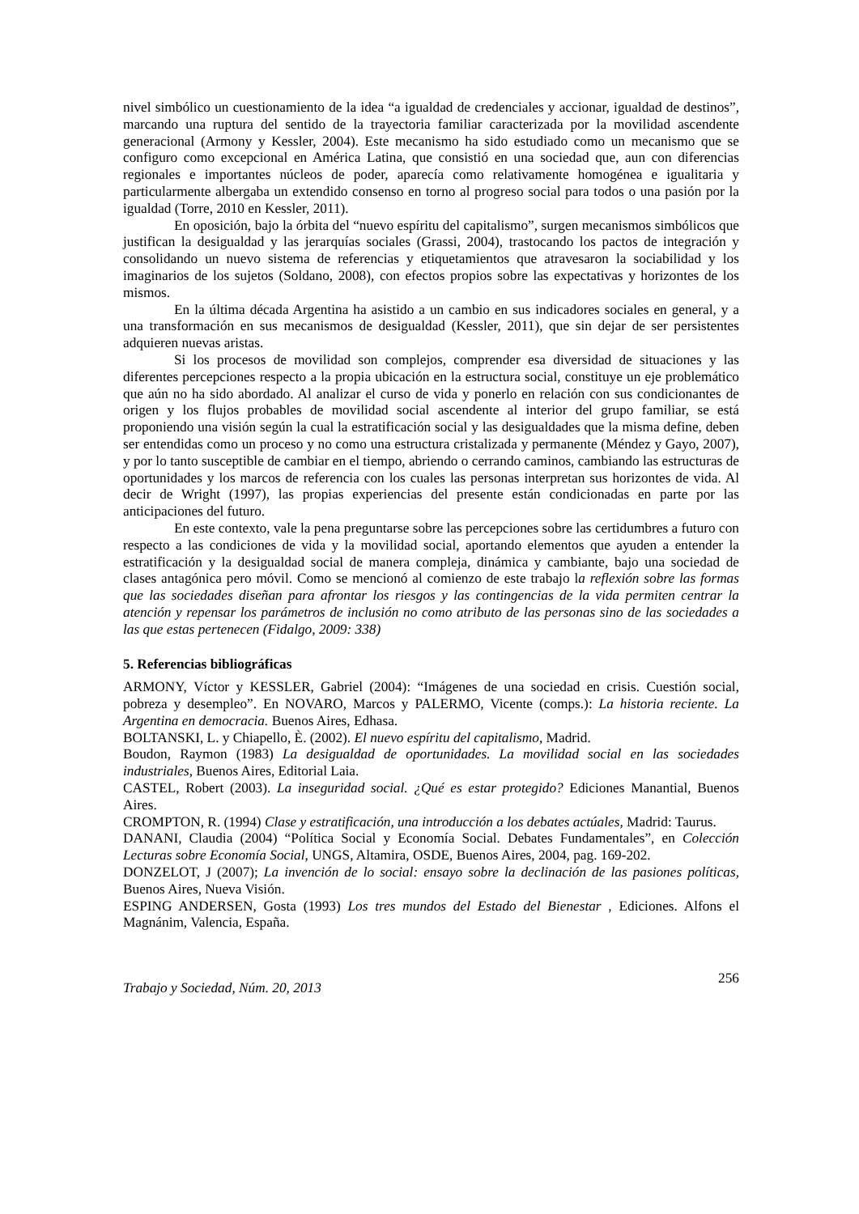nivel simbólico un cuestionamiento de la idea “a igualdad de credenciales y accionar, igualdad de destinos”, marcando una ruptura del sentido de la trayectoria familiar caracterizada por la movilidad ascendente generacional (Armony y Kessler, 2004). Este mecanismo ha sido estudiado como un mecanismo que se configuro como excepcional en América Latina, que consistió en una sociedad que, aun con diferencias regionales e importantes núcleos de poder, aparecía como relativamente homogénea e igualitaria y particularmente albergaba un extendido consenso en torno al progreso social para todos o una pasión por la igualdad (Torre, 2010 en Kessler, 2011).
En oposición, bajo la órbita del “nuevo espíritu del capitalismo”, surgen mecanismos simbólicos que justifican la desigualdad y las jerarquías sociales (Grassi, 2004), trastocando los pactos de integración y consolidando un nuevo sistema de referencias y etiquetamientos que atravesaron la sociabilidad y los imaginarios de los sujetos (Soldano, 2008), con efectos propios sobre las expectativas y horizontes de los mismos.
En la última década Argentina ha asistido a un cambio en sus indicadores sociales en general, y a una transformación en sus mecanismos de desigualdad (Kessler, 2011), que sin dejar de ser persistentes adquieren nuevas aristas.
Si los procesos de movilidad son complejos, comprender esa diversidad de situaciones y las diferentes percepciones respecto a la propia ubicación en la estructura social, constituye un eje problemático que aún no ha sido abordado. Al analizar el curso de vida y ponerlo en relación con sus condicionantes de origen y los flujos probables de movilidad social ascendente al interior del grupo familiar, se está proponiendo una visión según la cual la estratificación social y las desigualdades que la misma define, deben ser entendidas como un proceso y no como una estructura cristalizada y permanente (Méndez y Gayo, 2007), y por lo tanto susceptible de cambiar en el tiempo, abriendo o cerrando caminos, cambiando las estructuras de oportunidades y los marcos de referencia con los cuales las personas interpretan sus horizontes de vida. Al decir de Wright (1997), las propias experiencias del presente están condicionadas en parte por las anticipaciones del futuro.
En este contexto, vale la pena preguntarse sobre las percepciones sobre las certidumbres a futuro con respecto a las condiciones de vida y la movilidad social, aportando elementos que ayuden a entender la estratificación y la desigualdad social de manera compleja, dinámica y cambiante, bajo una sociedad de clases antagónica pero móvil. Como se mencionó al comienzo de este trabajo la reflexión sobre las formas que las sociedades diseñan para afrontar los riesgos y las contingencias de la vida permiten centrar la atención y repensar los parámetros de inclusión no como atributo de las personas sino de las sociedades a las que estas pertenecen (Fidalgo, 2009: 338)
5. Referencias bibliográficas
ARMONY, Víctor y KESSLER, Gabriel (2004): “Imágenes de una sociedad en crisis. Cuestión social, pobreza y desempleo”. En NOVARO, Marcos y PALERMO, Vicente (comps.): La historia reciente. La Argentina en democracia. Buenos Aires, Edhasa.
BOLTANSKI, L. y Chiapello, È. (2002). El nuevo espíritu del capitalismo, Madrid.
Boudon, Raymon (1983) La desigualdad de oportunidades. La movilidad social en las sociedades industriales, Buenos Aires, Editorial Laia.
CASTEL, Robert (2003). La inseguridad social. ¿Qué es estar protegido? Ediciones Manantial, Buenos Aires.
CROMPTON, R. (1994) Clase y estratificación, una introducción a los debates actúales, Madrid: Taurus.
DANANI, Claudia (2004) “Política Social y Economía Social. Debates Fundamentales”, en Colección Lecturas sobre Economía Social, UNGS, Altamira, OSDE, Buenos Aires, 2004, pag. 169-202.
DONZELOT, J (2007); La invención de lo social: ensayo sobre la declinación de las pasiones políticas, Buenos Aires, Nueva Visión.
ESPING ANDERSEN, Gosta (1993) Los tres mundos del Estado del Bienestar , Ediciones. Alfons el Magnánim, Valencia, España.
Trabajo y Sociedad, Núm. 20, 2013 256